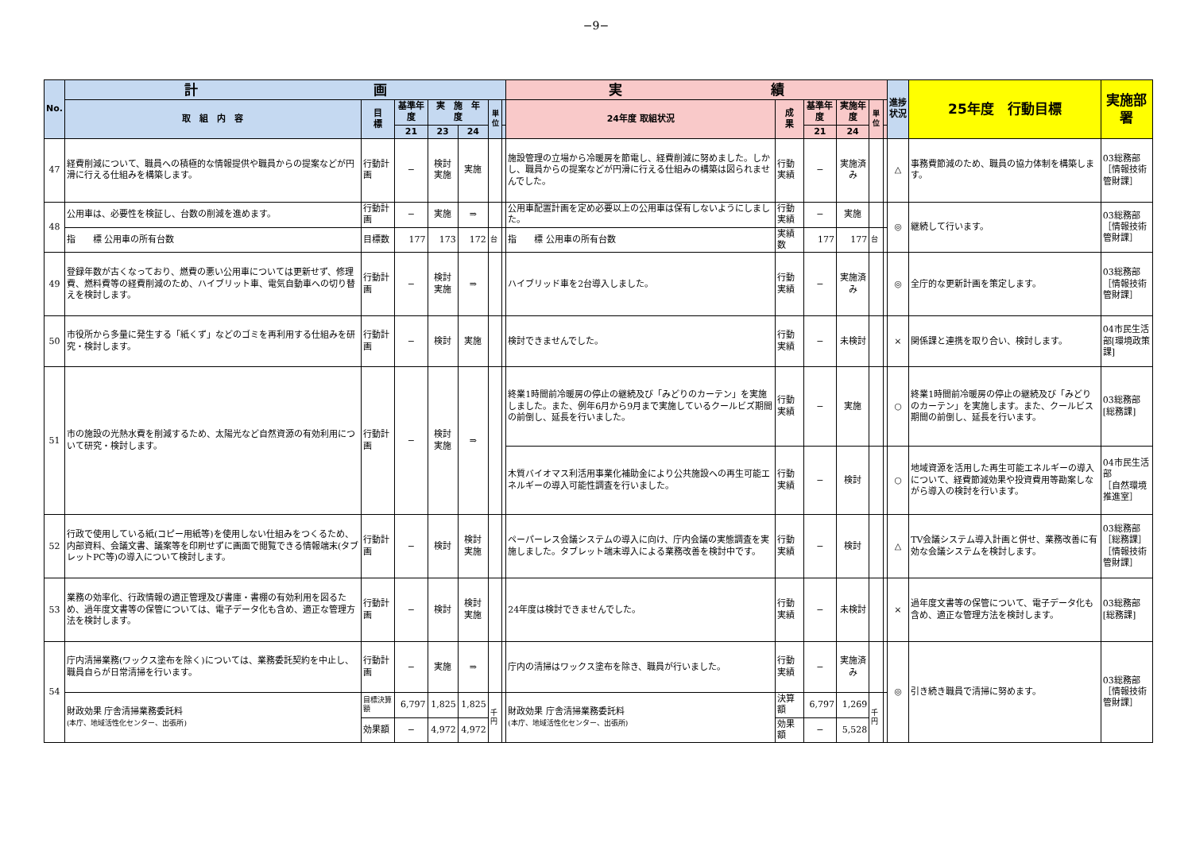−9−
| No. | 計 画 | | | | | | | 実 績 | | | | | | 進捗状況 | 25年度 行動目標 | 実施部署 |
| --- | --- | --- | --- | --- | --- | --- | --- | --- | --- | --- | --- | --- | --- | --- | --- | --- |
| | 取 組 内 容 | 目 標 | 基準年度 | 実 施 年 度 | | 単位 | | 24年度 取組状況 | 成 果 | 基準年度 | 実施年度 | 単位 | | | | |
| | | | 21 | 23 | 24 | | | | | 21 | 24 | | | | | |
| 47 | 経費削減について、職員への積極的な情報提供や職員からの提案などが円滑に行える仕組みを構築します。 | 行動計画 | − | 検討 実施 | 実施 | | | 施設管理の立場から冷暖房を節電し、経費削減に努めました。しかし、職員からの提案などが円滑に行える仕組みの構築は図られませんでした。 | 行動実績 | − | 実施済み | | | △ | 事務費節減のため、職員の協力体制を構築します。 | 03総務部 ［情報技術管財課］ |
| 48 | 公用車は、必要性を検証し、台数の削減を進めます。 | 行動計画 | − | 実施 | ⇒ | | | 公用車配置計画を定め必要以上の公用車は保有しないようにしました。 | 行動実績 | − | 実施 | | | ◎ | 継続して行います。 | 03総務部 ［情報技術管財課］ |
| | 指 標 公用車の所有台数 | 目標数 | 177 | 173 | 172 | 台 | | 指 標 公用車の所有台数 | 実績数 | 177 | 177 | 台 | | | | |
| 49 | 登録年数が古くなっており、燃費の悪い公用車については更新せず、修理費、燃料費等の経費削減のため、ハイブリット車、電気自動車への切り替えを検討します。 | 行動計画 | − | 検討 実施 | ⇒ | | | ハイブリッド車を2台導入しました。 | 行動実績 | − | 実施済み | | | ◎ | 全庁的な更新計画を策定します。 | 03総務部 ［情報技術管財課］ |
| 50 | 市役所から多量に発生する「紙くず」などのゴミを再利用する仕組みを研究・検討します。 | 行動計画 | − | 検討 | 実施 | | | 検討できませんでした。 | 行動実績 | − | 未検討 | | | × | 関係課と連携を取り合い、検討します。 | 04市民生活部[環境政策課] |
| 51 | 市の施設の光熱水費を削減するため、太陽光など自然資源の有効利用について研究・検討します。 | 行動計画 | − | 検討 実施 | ⇒ | | | 終業1時間前冷暖房の停止の継続及び「みどりのカーテン」を実施しました。また、例年6月から9月まで実施しているクールビズ期間の前倒し、延長を行いました。 | 行動実績 | − | 実施 | | | ○ | 終業1時間前冷暖房の停止の継続及び「みどりのカーテン」を実施します。また、クールビス期間の前倒し、延長を行います。 | 03総務部[総務課] |
| | | | | | | | | 木質バイオマス利活用事業化補助金により公共施設への再生可能エネルギーの導入可能性調査を行いました。 | 行動実績 | − | 検討 | | | ○ | 地域資源を活用した再生可能エネルギーの導入について、経費節減効果や投資費用等勘案しながら導入の検討を行います。 | 04市民生活部 ［自然環境推進室］ |
| 52 | 行政で使用している紙(コピー用紙等)を使用しない仕組みをつくるため、内部資料、会議文書、議案等を印刷せずに画面で閲覧できる情報端末(タブレットPC等)の導入について検討します。 | 行動計画 | − | 検討 | 検討 実施 | | | ペーパーレス会議システムの導入に向け、庁内会議の実態調査を実施しました。タブレット端末導入による業務改善を検討中です。 | 行動実績 | − | 検討 | | | △ | TV会議システム導入計画と併せ、業務改善に有効な会議システムを検討します。 | 03総務部［総務課］ ［情報技術管財課］ |
| 53 | 業務の効率化、行政情報の適正管理及び書庫・書棚の有効利用を図るため、過年度文書等の保管については、電子データ化も含め、適正な管理方法を検討します。 | 行動計画 | − | 検討 | 検討 実施 | | | 24年度は検討できませんでした。 | 行動実績 | − | 未検討 | | | × | 過年度文書等の保管について、電子データ化も含め、適正な管理方法を検討します。 | 03総務部[総務課] |
| 54 | 庁内清掃業務(ワックス塗布を除く)については、業務委託契約を中止し、職員自らが日常清掃を行います。 | 行動計画 | − | 実施 | ⇒ | | | 庁内の清掃はワックス塗布を除き、職員が行いました。 | 行動実績 | − | 実施済み | | | ◎ | 引き続き職員で清掃に努めます。 | 03総務部 ［情報技術管財課］ |
| | 財政効果 庁舎清掃業務委託料 (本庁、地域活性化センター、出張所) | 目標決算額 | 6,797 | 1,825 | 1,825 | 千円 | | 財政効果 庁舎清掃業務委託料 (本庁、地域活性化センター、出張所) | 決算額 | 6,797 | 1,269 | 千円 | | | | |
| | | 効果額 | − | 4,972 | 4,972 | | | | 効果額 | − | 5,528 | | | | | |